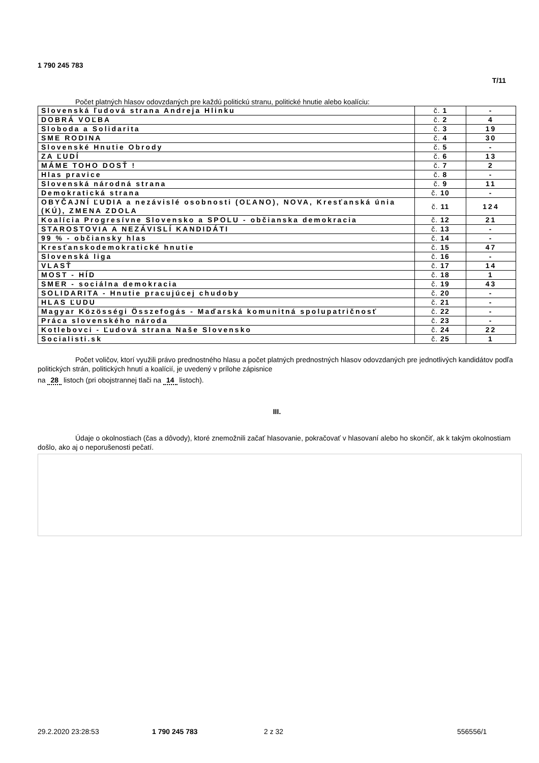1 790 245 783
T/11
Počet platných hlasov odovzdaných pre každú politickú stranu, politické hnutie alebo koalíciu:
| Slovenská ľudová strana Andreja Hlinku | č. 1 | - |
| DOBRÁ VOĽBA | č. 2 | 4 |
| Sloboda a Solidarita | č. 3 | 19 |
| SME RODINA | č. 4 | 30 |
| Slovenské Hnutie Obrody | č. 5 | - |
| ZA ĽUDÍ | č. 6 | 13 |
| MÁME TOHO DOSŤ ! | č. 7 | 2 |
| Hlas pravice | č. 8 | - |
| Slovenská národná strana | č. 9 | 11 |
| Demokratická strana | č. 10 | - |
| OBYČAJNÍ ĽUDIA a nezávislé osobnosti (OĽANO), NOVA, Kresťanská únia (KÚ), ZMENA ZDOLA | č. 11 | 124 |
| Koalícia Progresívne Slovensko a SPOLU - občianska demokracia | č. 12 | 21 |
| STAROSTOVIA A NEZÁVISLÍ KANDIDÁTI | č. 13 | - |
| 99 % - občiansky hlas | č. 14 | - |
| Kresťanskodemokratické hnutie | č. 15 | 47 |
| Slovenská liga | č. 16 | - |
| VLASŤ | č. 17 | 14 |
| MOST - HÍD | č. 18 | 1 |
| SMER - sociálna demokracia | č. 19 | 43 |
| SOLIDARITA - Hnutie pracujúcej chudoby | č. 20 | - |
| HLAS ĽUDU | č. 21 | - |
| Magyar Közösségi Összefogás - Maďarská komunitná spolupatričnosť | č. 22 | - |
| Práca slovenského národa | č. 23 | - |
| Kotlebovci - Ľudová strana Naše Slovensko | č. 24 | 22 |
| Socialisti.sk | č. 25 | 1 |
Počet voličov, ktorí využili právo prednostného hlasu a počet platných prednostných hlasov odovzdaných pre jednotlivých kandidátov podľa politických strán, politických hnutí a koalícií, je uvedený v prílohe zápisnice
na 28 listoch (pri obojstrannej tlači na 14 listoch).
III.
Údaje o okolnostiach (čas a dôvody), ktoré znemožnili začať hlasovanie, pokračovať v hlasovaní alebo ho skončiť, ak k takým okolnostiam došlo, ako aj o neporušenosti pečatí.
29.2.2020 23:28:53 1 790 245 783 2 z 32 556556/1